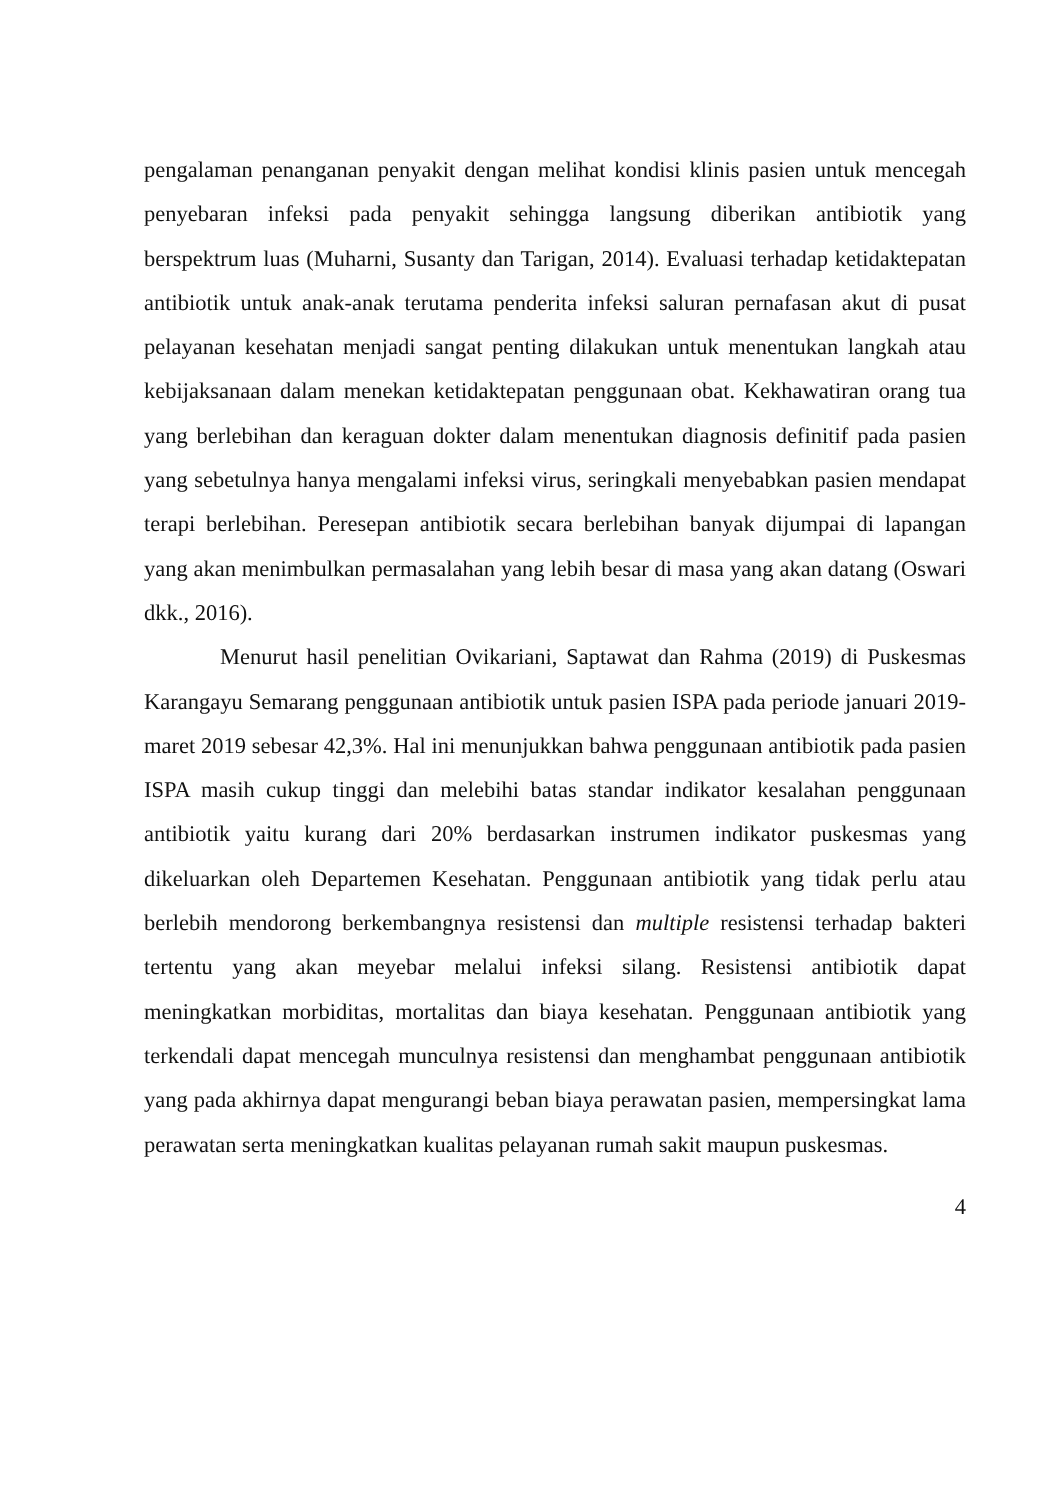pengalaman penanganan penyakit dengan melihat kondisi klinis pasien untuk mencegah penyebaran infeksi pada penyakit sehingga langsung diberikan antibiotik yang berspektrum luas (Muharni, Susanty dan Tarigan, 2014). Evaluasi terhadap ketidaktepatan antibiotik untuk anak-anak terutama penderita infeksi saluran pernafasan akut di pusat pelayanan kesehatan menjadi sangat penting dilakukan untuk menentukan langkah atau kebijaksanaan dalam menekan ketidaktepatan penggunaan obat. Kekhawatiran orang tua yang berlebihan dan keraguan dokter dalam menentukan diagnosis definitif pada pasien yang sebetulnya hanya mengalami infeksi virus, seringkali menyebabkan pasien mendapat terapi berlebihan. Peresepan antibiotik secara berlebihan banyak dijumpai di lapangan yang akan menimbulkan permasalahan yang lebih besar di masa yang akan datang (Oswari dkk., 2016).
Menurut hasil penelitian Ovikariani, Saptawat dan Rahma (2019) di Puskesmas Karangayu Semarang penggunaan antibiotik untuk pasien ISPA pada periode januari 2019-maret 2019 sebesar 42,3%. Hal ini menunjukkan bahwa penggunaan antibiotik pada pasien ISPA masih cukup tinggi dan melebihi batas standar indikator kesalahan penggunaan antibiotik yaitu kurang dari 20% berdasarkan instrumen indikator puskesmas yang dikeluarkan oleh Departemen Kesehatan. Penggunaan antibiotik yang tidak perlu atau berlebih mendorong berkembangnya resistensi dan multiple resistensi terhadap bakteri tertentu yang akan meyebar melalui infeksi silang. Resistensi antibiotik dapat meningkatkan morbiditas, mortalitas dan biaya kesehatan. Penggunaan antibiotik yang terkendali dapat mencegah munculnya resistensi dan menghambat penggunaan antibiotik yang pada akhirnya dapat mengurangi beban biaya perawatan pasien, mempersingkat lama perawatan serta meningkatkan kualitas pelayanan rumah sakit maupun puskesmas.
4